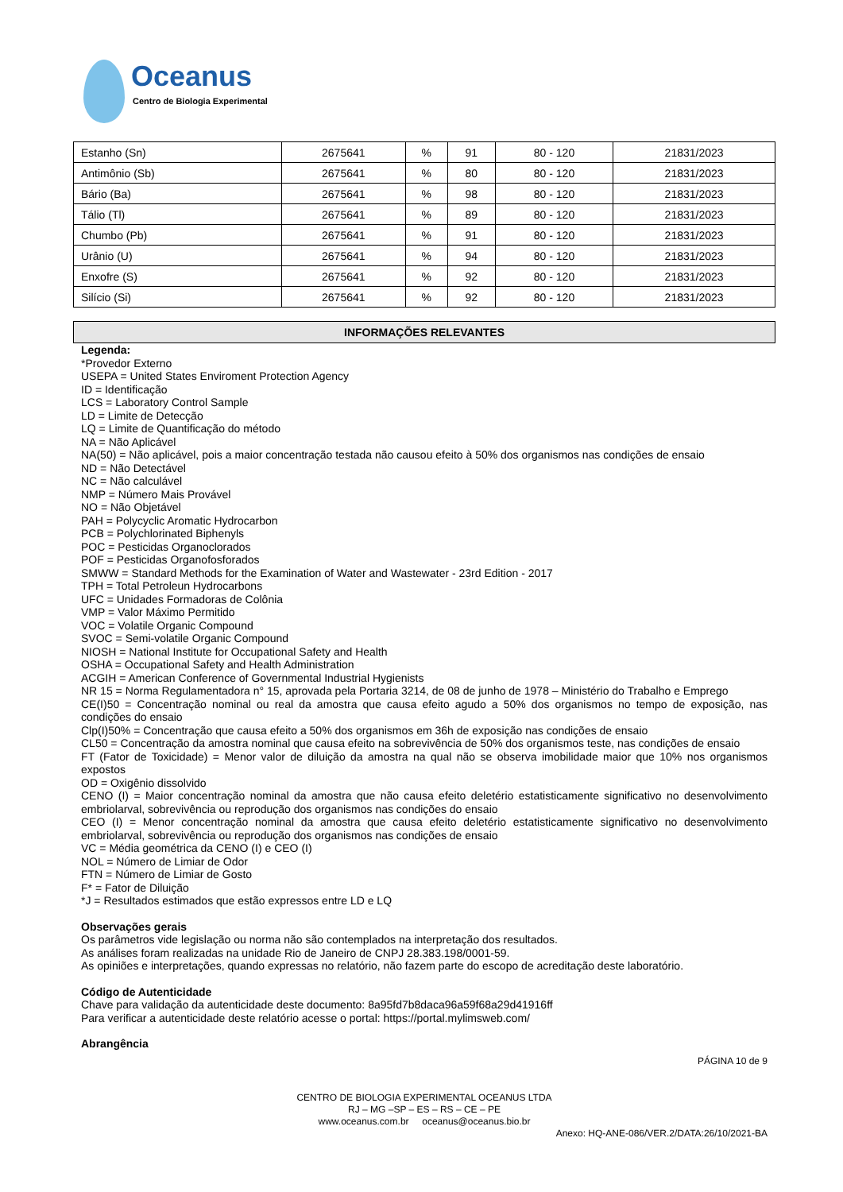Oceanus
Centro de Biologia Experimental
| Estanho (Sn) | 2675641 | % | 91 | 80 - 120 | 21831/2023 |
| Antimônio (Sb) | 2675641 | % | 80 | 80 - 120 | 21831/2023 |
| Bário (Ba) | 2675641 | % | 98 | 80 - 120 | 21831/2023 |
| Tálio (Tl) | 2675641 | % | 89 | 80 - 120 | 21831/2023 |
| Chumbo (Pb) | 2675641 | % | 91 | 80 - 120 | 21831/2023 |
| Urânio (U) | 2675641 | % | 94 | 80 - 120 | 21831/2023 |
| Enxofre (S) | 2675641 | % | 92 | 80 - 120 | 21831/2023 |
| Silício (Si) | 2675641 | % | 92 | 80 - 120 | 21831/2023 |
INFORMAÇÕES RELEVANTES
Legenda:
*Provedor Externo
USEPA = United States Enviroment Protection Agency
ID = Identificação
LCS = Laboratory Control Sample
LD = Limite de Detecção
LQ = Limite de Quantificação do método
NA = Não Aplicável
NA(50) = Não aplicável, pois a maior concentração testada não causou efeito à 50% dos organismos nas condições de ensaio
ND = Não Detectável
NC = Não calculável
NMP = Número Mais Provável
NO = Não Objetável
PAH = Polycyclic Aromatic Hydrocarbon
PCB = Polychlorinated Biphenyls
POC = Pesticidas Organoclorados
POF = Pesticidas Organofosforados
SMWW = Standard Methods for the Examination of Water and Wastewater - 23rd Edition - 2017
TPH = Total Petroleun Hydrocarbons
UFC = Unidades Formadoras de Colônia
VMP = Valor Máximo Permitido
VOC = Volatile Organic Compound
SVOC = Semi-volatile Organic Compound
NIOSH = National Institute for Occupational Safety and Health
OSHA = Occupational Safety and Health Administration
ACGIH = American Conference of Governmental Industrial Hygienists
NR 15 = Norma Regulamentadora n° 15, aprovada pela Portaria 3214, de 08 de junho de 1978 – Ministério do Trabalho e Emprego
CE(I)50 = Concentração nominal ou real da amostra que causa efeito agudo a 50% dos organismos no tempo de exposição, nas condições do ensaio
Clp(I)50% = Concentração que causa efeito a 50% dos organismos em 36h de exposição nas condições de ensaio
CL50 = Concentração da amostra nominal que causa efeito na sobrevivência de 50% dos organismos teste, nas condições de ensaio
FT (Fator de Toxicidade) = Menor valor de diluição da amostra na qual não se observa imobilidade maior que 10% nos organismos expostos
OD = Oxigênio dissolvido
CENO (I) = Maior concentração nominal da amostra que não causa efeito deletério estatisticamente significativo no desenvolvimento embriolarval, sobrevivência ou reprodução dos organismos nas condições do ensaio
CEO (I) = Menor concentração nominal da amostra que causa efeito deletério estatisticamente significativo no desenvolvimento embriolarval, sobrevivência ou reprodução dos organismos nas condições de ensaio
VC = Média geométrica da CENO (I) e CEO (I)
NOL = Número de Limiar de Odor
FTN = Número de Limiar de Gosto
F* = Fator de Diluição
*J = Resultados estimados que estão expressos entre LD e LQ
Observações gerais
Os parâmetros vide legislação ou norma não são contemplados na interpretação dos resultados.
As análises foram realizadas na unidade Rio de Janeiro de CNPJ 28.383.198/0001-59.
As opiniões e interpretações, quando expressas no relatório, não fazem parte do escopo de acreditação deste laboratório.
Código de Autenticidade
Chave para validação da autenticidade deste documento: 8a95fd7b8daca96a59f68a29d41916ff
Para verificar a autenticidade deste relatório acesse o portal: https://portal.mylimsweb.com/
Abrangência
PÁGINA 10 de 9
CENTRO DE BIOLOGIA EXPERIMENTAL OCEANUS LTDA
RJ – MG –SP – ES – RS – CE – PE
www.oceanus.com.br oceanus@oceanus.bio.br
Anexo: HQ-ANE-086/VER.2/DATA:26/10/2021-BA